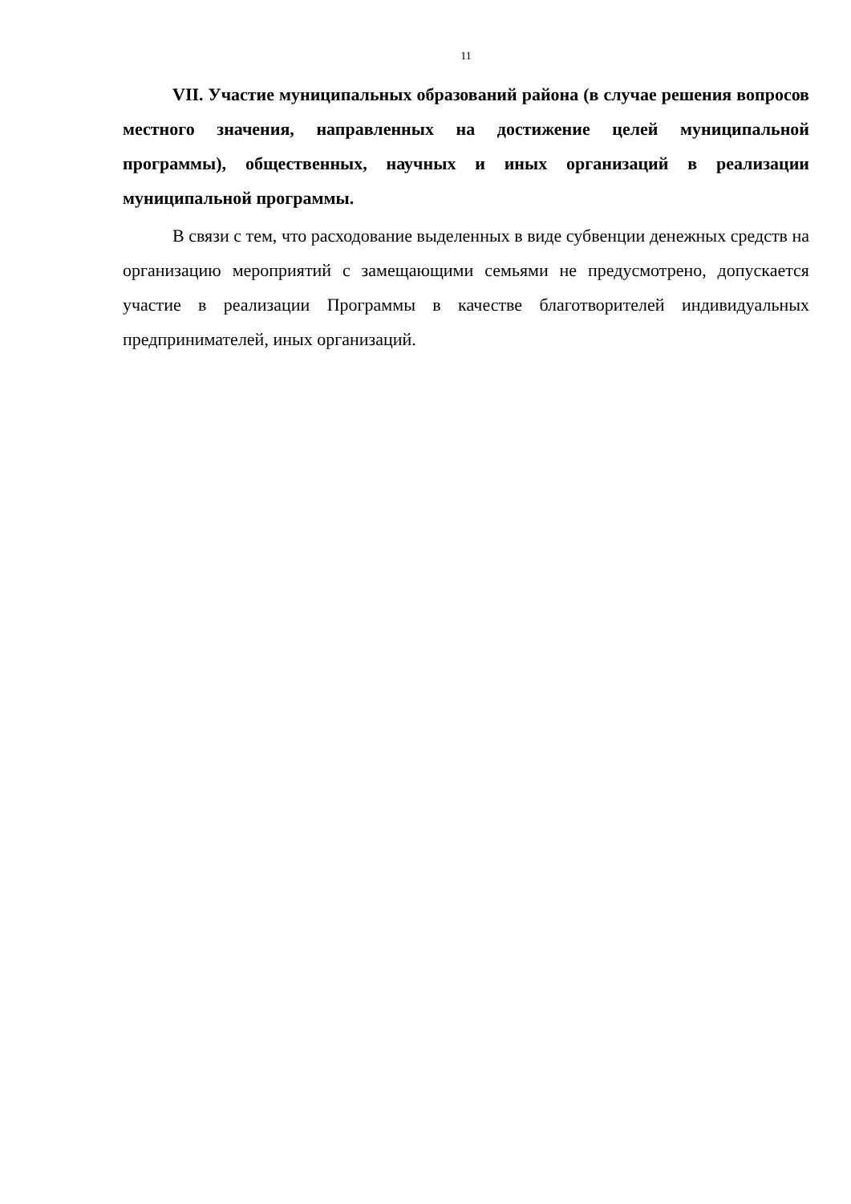11
VII. Участие муниципальных образований района (в случае решения вопросов местного значения, направленных на достижение целей муниципальной программы), общественных, научных и иных организаций в реализации муниципальной программы.
В связи с тем, что расходование выделенных в виде субвенции денежных средств на организацию мероприятий с замещающими семьями не предусмотрено, допускается участие в реализации Программы в качестве благотворителей индивидуальных предпринимателей, иных организаций.